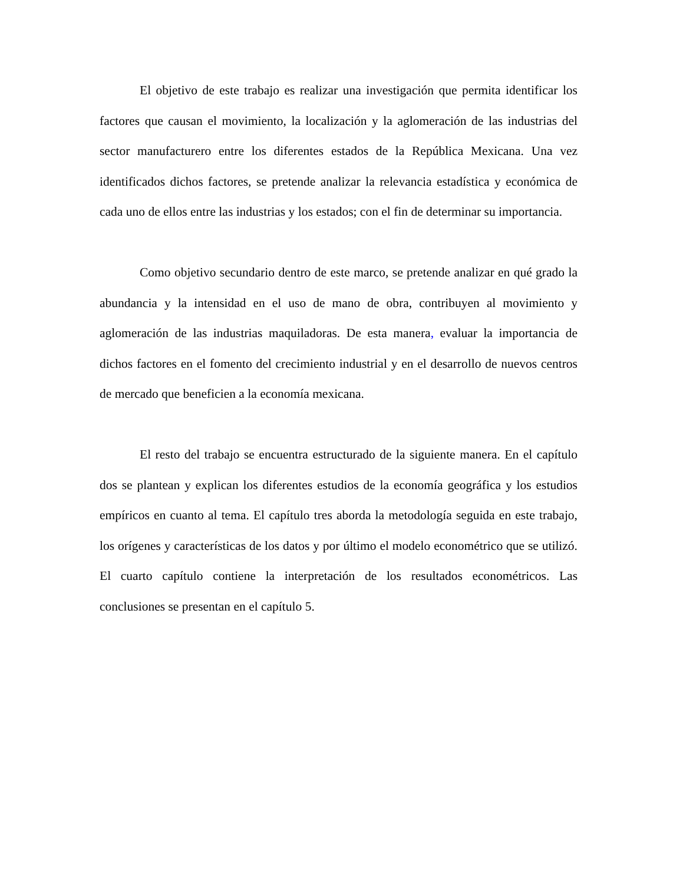El objetivo de este trabajo es realizar una investigación que permita identificar los factores que causan el movimiento, la localización y la aglomeración de las industrias del sector manufacturero entre los diferentes estados de la República Mexicana. Una vez identificados dichos factores, se pretende analizar la relevancia estadística y económica de cada uno de ellos entre las industrias y los estados; con el fin de determinar su importancia.
Como objetivo secundario dentro de este marco, se pretende analizar en qué grado la abundancia y la intensidad en el uso de mano de obra, contribuyen al movimiento y aglomeración de las industrias maquiladoras. De esta manera, evaluar la importancia de dichos factores en el fomento del crecimiento industrial y en el desarrollo de nuevos centros de mercado que beneficien a la economía mexicana.
El resto del trabajo se encuentra estructurado de la siguiente manera. En el capítulo dos se plantean y explican los diferentes estudios de la economía geográfica y los estudios empíricos en cuanto al tema. El capítulo tres aborda la metodología seguida en este trabajo, los orígenes y características de los datos y por último el modelo econométrico que se utilizó. El cuarto capítulo contiene la interpretación de los resultados econométricos. Las conclusiones se presentan en el capítulo 5.